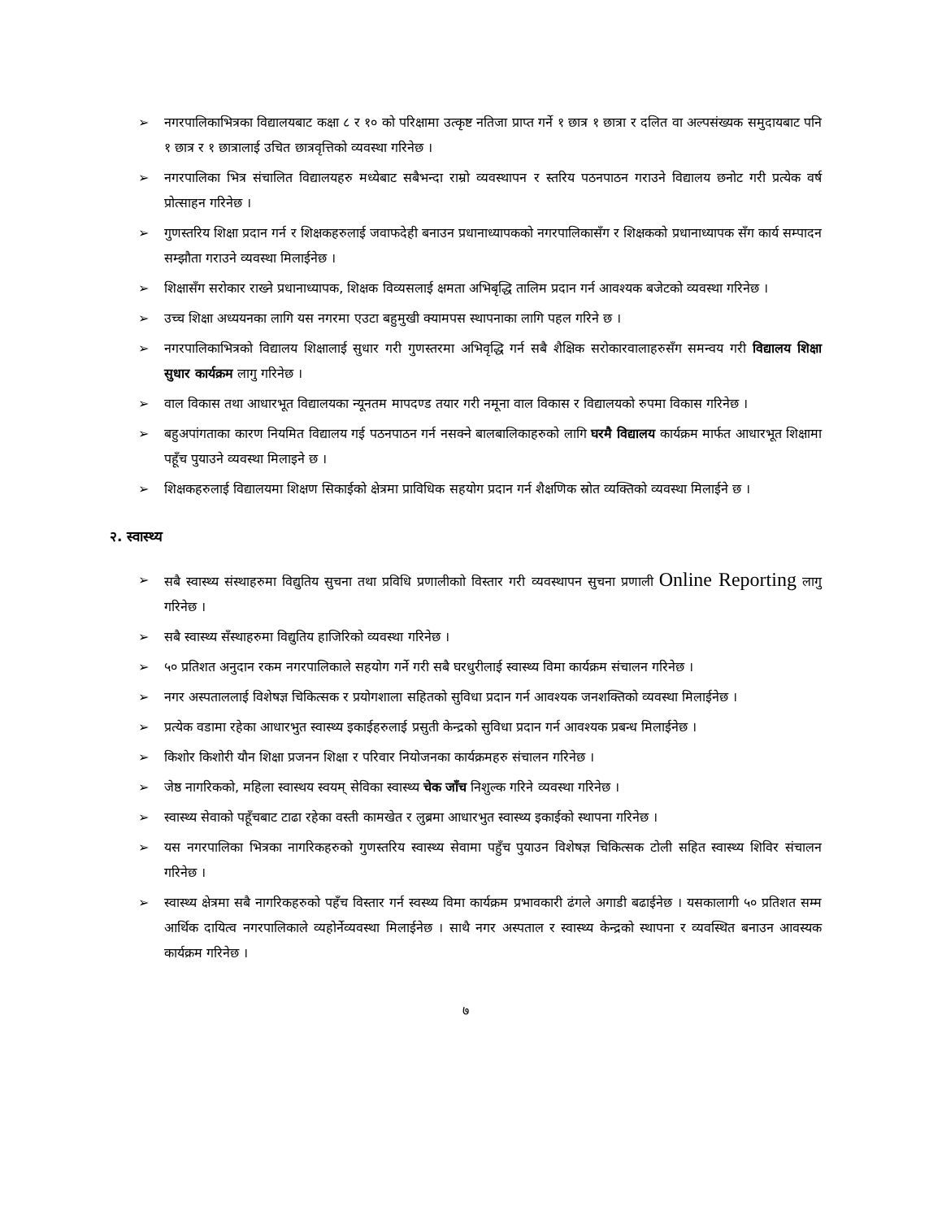➢ नगरपालिकाभित्रका विद्यालयबाट कक्षा ८ र १० को परिक्षामा उत्कृष्ट नतिजा प्राप्त गर्ने १ छात्र १ छात्रा र दलित वा अल्पसंख्यक समुदायबाट पनि १ छात्र र १ छात्रालाई उचित छात्रवृत्तिको व्यवस्था गरिनेछ ।
➢ नगरपालिका भित्र संचालित विद्यालयहरु मध्येबाट सबैभन्दा राम्रो व्यवस्थापन र स्तरिय पठनपाठन गराउने विद्यालय छनोट गरी प्रत्येक वर्ष प्रोत्साहन गरिनेछ ।
➢ गुणस्तरिय शिक्षा प्रदान गर्न र शिक्षकहरुलाई जवाफदेही बनाउन प्रधानाध्यापकको नगरपालिकासँग र शिक्षकको प्रधानाध्यापक सँग कार्य सम्पादन सम्झौता गराउने व्यवस्था मिलाईनेछ ।
➢ शिक्षासँग सरोकार राख्ने प्रधानाध्यापक, शिक्षक विव्यसलाई क्षमता अभिबृद्धि तालिम प्रदान गर्न आवश्यक बजेटको व्यवस्था गरिनेछ ।
➢ उच्च शिक्षा अध्ययनका लागि यस नगरमा एउटा बहुमुखी क्यामपस स्थापनाका लागि पहल गरिने छ ।
➢ नगरपालिकाभित्रको विद्यालय शिक्षालाई सुधार गरी गुणस्तरमा अभिवृद्धि गर्न सबै शैक्षिक सरोकारवालाहरुसँग समन्वय गरी विद्यालय शिक्षा सुधार कार्यक्रम लागु गरिनेछ ।
➢ वाल विकास तथा आधारभूत विद्यालयका न्यूनतम मापदण्ड तयार गरी नमूना वाल विकास र विद्यालयको रुपमा विकास गरिनेछ ।
➢ बहुअपांगताका कारण नियमित विद्यालय गई पठनपाठन गर्न नसक्ने बालबालिकाहरुको लागि घरमै विद्यालय कार्यक्रम मार्फत आधारभूत शिक्षामा पहूँच पुयाउने व्यवस्था मिलाइने छ ।
➢ शिक्षकहरुलाई विद्यालयमा शिक्षण सिकाईको क्षेत्रमा प्राविधिक सहयोग प्रदान गर्न शैक्षणिक स्रोत व्यक्तिको व्यवस्था मिलाईने छ ।
२. स्वास्थ्य
➢ सबै स्वास्थ्य संस्थाहरुमा विद्युतिय सुचना तथा प्रविधि प्रणालीकाो विस्तार गरी व्यवस्थापन सुचना प्रणाली Online Reporting लागु गरिनेछ ।
➢ सबै स्वास्थ्य सँस्थाहरुमा विद्युतिय हाजिरिको व्यवस्था गरिनेछ ।
➢ ५० प्रतिशत अनुदान रकम नगरपालिकाले सहयोग गर्ने गरी सबै घरधुरीलाई स्वास्थ्य विमा कार्यक्रम संचालन गरिनेछ ।
➢ नगर अस्पताललाई विशेषज्ञ चिकित्सक र प्रयोगशाला सहितको सुविधा प्रदान गर्न आवश्यक जनशक्तिको व्यवस्था मिलाईनेछ ।
➢ प्रत्येक वडामा रहेका आधारभुत स्वास्थ्य इकाईहरुलाई प्रसुती केन्द्रको सुविधा प्रदान गर्न आवश्यक प्रबन्ध मिलाईनेछ ।
➢ किशोर किशोरी यौन शिक्षा प्रजनन शिक्षा र परिवार नियोजनका कार्यक्रमहरु संचालन गरिनेछ ।
➢ जेष्ठ नागरिकको, महिला स्वास्थय स्वयम् सेविका स्वास्थ्य चेक जाँच निशुल्क गरिने व्यवस्था गरिनेछ ।
➢ स्वास्थ्य सेवाको पहूँचबाट टाढा रहेका वस्ती कामखेत र लुब्रमा आधारभुत स्वास्थ्य इकाईको स्थापना गरिनेछ ।
➢ यस नगरपालिका भित्रका नागरिकहरुको गुणस्तरिय स्वास्थ्य सेवामा पहुँच पुयाउन विशेषज्ञ चिकित्सक टोली सहित स्वास्थ्य शिविर संचालन गरिनेछ ।
➢ स्वास्थ्य क्षेत्रमा सबै नागरिकहरुको पहँच विस्तार गर्न स्वस्थ्य विमा कार्यक्रम प्रभावकारी ढंगले अगाडी बढाईनेछ । यसकालागी ५० प्रतिशत सम्म आर्थिक दायित्व नगरपालिकाले व्यहोर्नेव्यवस्था मिलाईनेछ । साथै नगर अस्पताल र स्वास्थ्य केन्द्रको स्थापना र व्यवस्थित बनाउन आवस्यक कार्यक्रम गरिनेछ ।
७